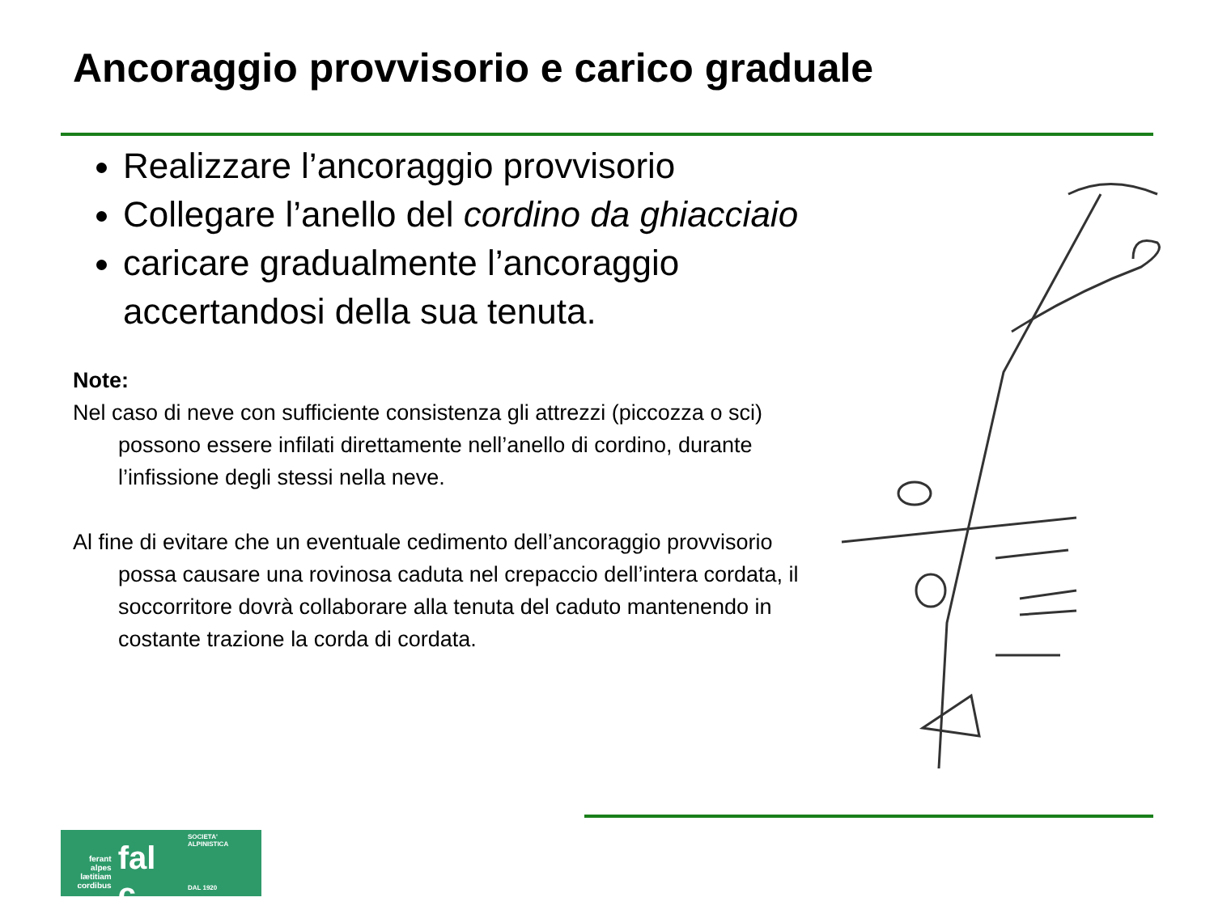Ancoraggio provvisorio e carico graduale
Realizzare l’ancoraggio provvisorio
Collegare l’anello del cordino da ghiacciaio
caricare gradualmente l’ancoraggio accertandosi della sua tenuta.
Note:
Nel caso di neve con sufficiente consistenza gli attrezzi (piccozza o sci) possono essere infilati direttamente nell’anello di cordino, durante l’infissione degli stessi nella neve.
Al fine di evitare che un eventuale cedimento dell’ancoraggio provvisorio possa causare una rovinosa caduta nel crepaccio dell’intera cordata, il soccorritore dovrà collaborare alla tenuta del caduto mantenendo in costante trazione la corda di cordata.
ferant
alpes
lætitiam
cordibus
fal c
SOCIETA' ALPINISTICA
DAL 1920